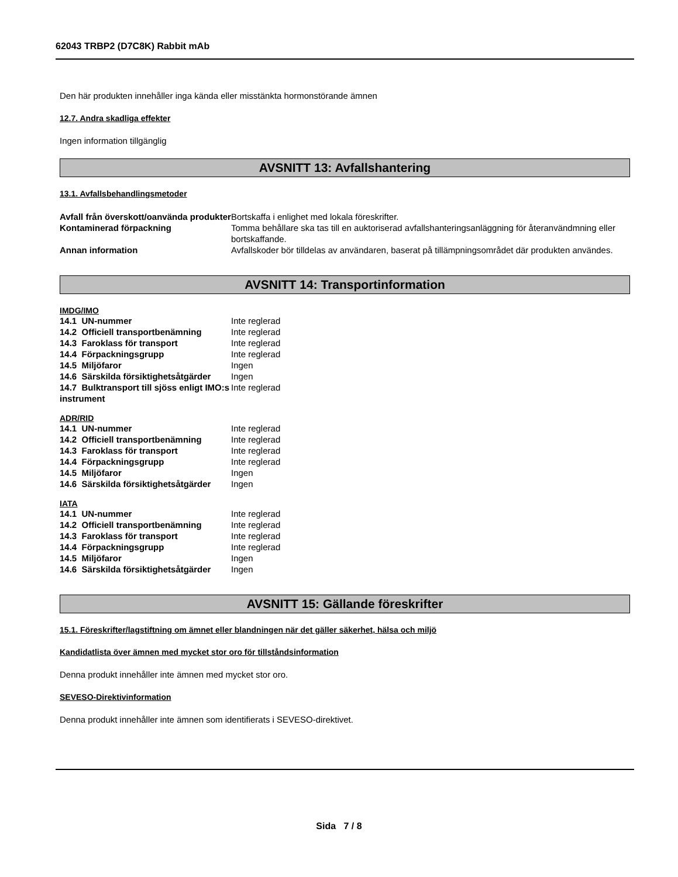62043 TRBP2 (D7C8K) Rabbit mAb
Den här produkten innehåller inga kända eller misstänkta hormonstörande ämnen
12.7. Andra skadliga effekter
Ingen information tillgänglig
AVSNITT 13: Avfallshantering
13.1. Avfallsbehandlingsmetoder
| Avfall från överskott/oanvända produkter | Bortskaffa i enlighet med lokala föreskrifter. |
| Kontaminerad förpackning | Tomma behållare ska tas till en auktoriserad avfallshanteringsanläggning för återanvändmning eller bortskaffande. |
| Annan information | Avfallskoder bör tilldelas av användaren, baserat på tillämpningsområdet där produkten användes. |
AVSNITT 14: Transportinformation
IMDG/IMO
| 14.1 UN-nummer | Inte reglerad |
| 14.2 Officiell transportbenämning | Inte reglerad |
| 14.3 Faroklass för transport | Inte reglerad |
| 14.4 Förpackningsgrupp | Inte reglerad |
| 14.5 Miljöfaror | Ingen |
| 14.6 Särskilda försiktighetsåtgärder | Ingen |
| 14.7 Bulktransport till sjöss enligt IMO:s instrument | Inte reglerad |
ADR/RID
| 14.1 UN-nummer | Inte reglerad |
| 14.2 Officiell transportbenämning | Inte reglerad |
| 14.3 Faroklass för transport | Inte reglerad |
| 14.4 Förpackningsgrupp | Inte reglerad |
| 14.5 Miljöfaror | Ingen |
| 14.6 Särskilda försiktighetsåtgärder | Ingen |
IATA
| 14.1 UN-nummer | Inte reglerad |
| 14.2 Officiell transportbenämning | Inte reglerad |
| 14.3 Faroklass för transport | Inte reglerad |
| 14.4 Förpackningsgrupp | Inte reglerad |
| 14.5 Miljöfaror | Ingen |
| 14.6 Särskilda försiktighetsåtgärder | Ingen |
AVSNITT 15: Gällande föreskrifter
15.1. Föreskrifter/lagstiftning om ämnet eller blandningen när det gäller säkerhet, hälsa och miljö
Kandidatlista över ämnen med mycket stor oro för tillståndsinformation
Denna produkt innehåller inte ämnen med mycket stor oro.
SEVESO-Direktivinformation
Denna produkt innehåller inte ämnen som identifierats i SEVESO-direktivet.
Sida 7 / 8